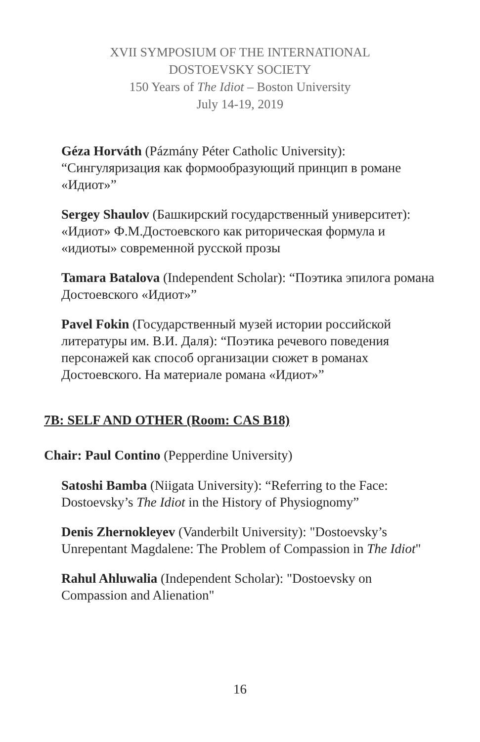XVII SYMPOSIUM OF THE INTERNATIONAL
DOSTOEVSKY SOCIETY
150 Years of The Idiot – Boston University
July 14-19, 2019
Géza Horváth (Pázmány Péter Catholic University): “Сингуляризация как формообразующий принцип в романе «Идиот»”
Sergey Shaulov (Башкирский государственный университет): «Идиот» Ф.М.Достоевского как риторическая формула и «идиоты» современной русской прозы
Tamara Batalova (Independent Scholar): “Поэтика эпилога романа Достоевского «Идиот»”
Pavel Fokin (Государственный музей истории российской литературы им. В.И. Даля): “Поэтика речевого поведения персонажей как способ организации сюжет в романах Достоевского. На материале романа «Идиот»”
7B: SELF AND OTHER (Room: CAS B18)
Chair: Paul Contino (Pepperdine University)
Satoshi Bamba (Niigata University): “Referring to the Face: Dostoevsky’s The Idiot in the History of Physiognomy”
Denis Zhernokleyev (Vanderbilt University): "Dostoevsky’s Unrepentant Magdalene: The Problem of Compassion in The Idiot"
Rahul Ahluwalia (Independent Scholar): "Dostoevsky on Compassion and Alienation"
16